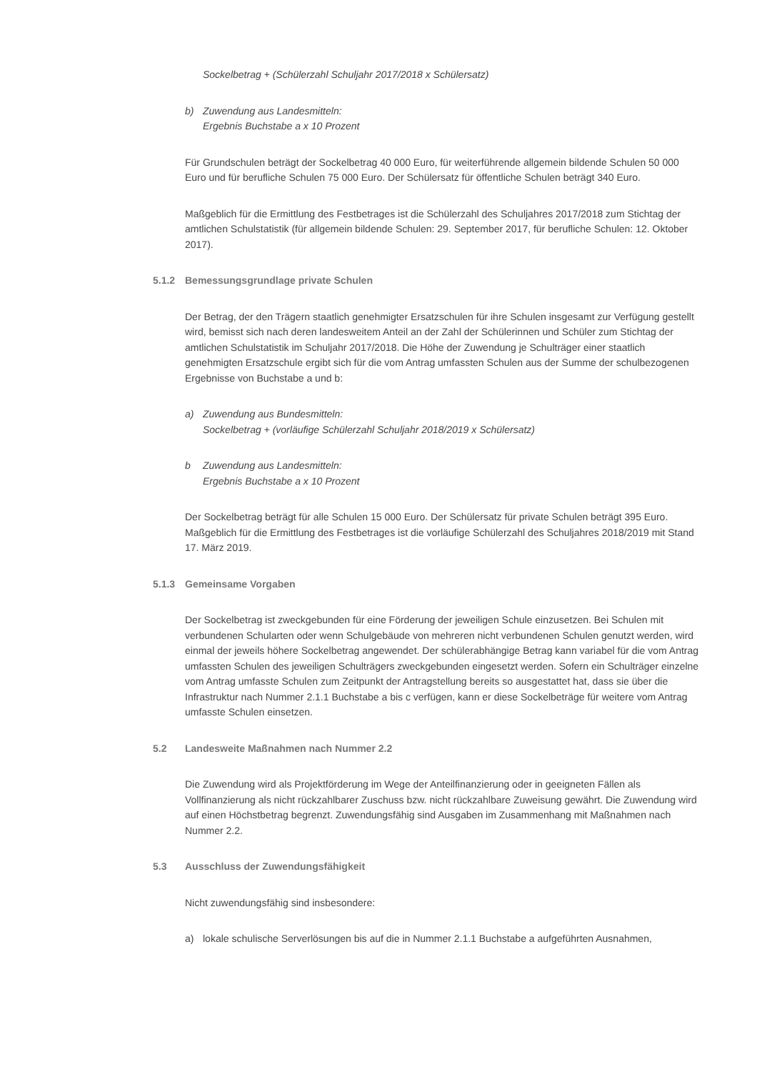Sockelbetrag + (Schülerzahl Schuljahr 2017/2018 x Schülersatz)
b) Zuwendung aus Landesmitteln:
Ergebnis Buchstabe a x 10 Prozent
Für Grundschulen beträgt der Sockelbetrag 40 000 Euro, für weiterführende allgemein bildende Schulen 50 000 Euro und für berufliche Schulen 75 000 Euro. Der Schülersatz für öffentliche Schulen beträgt 340 Euro.
Maßgeblich für die Ermittlung des Festbetrages ist die Schülerzahl des Schuljahres 2017/2018 zum Stichtag der amtlichen Schulstatistik (für allgemein bildende Schulen: 29. September 2017, für berufliche Schulen: 12. Oktober 2017).
5.1.2 Bemessungsgrundlage private Schulen
Der Betrag, der den Trägern staatlich genehmigter Ersatzschulen für ihre Schulen insgesamt zur Verfügung gestellt wird, bemisst sich nach deren landesweitem Anteil an der Zahl der Schülerinnen und Schüler zum Stichtag der amtlichen Schulstatistik im Schuljahr 2017/2018. Die Höhe der Zuwendung je Schulträger einer staatlich genehmigten Ersatzschule ergibt sich für die vom Antrag umfassten Schulen aus der Summe der schulbezogenen Ergebnisse von Buchstabe a und b:
a) Zuwendung aus Bundesmitteln:
Sockelbetrag + (vorläufige Schülerzahl Schuljahr 2018/2019 x Schülersatz)
b Zuwendung aus Landesmitteln:
Ergebnis Buchstabe a x 10 Prozent
Der Sockelbetrag beträgt für alle Schulen 15 000 Euro. Der Schülersatz für private Schulen beträgt 395 Euro. Maßgeblich für die Ermittlung des Festbetrages ist die vorläufige Schülerzahl des Schuljahres 2018/2019 mit Stand 17. März 2019.
5.1.3 Gemeinsame Vorgaben
Der Sockelbetrag ist zweckgebunden für eine Förderung der jeweiligen Schule einzusetzen. Bei Schulen mit verbundenen Schularten oder wenn Schulgebäude von mehreren nicht verbundenen Schulen genutzt werden, wird einmal der jeweils höhere Sockelbetrag angewendet. Der schülerabhängige Betrag kann variabel für die vom Antrag umfassten Schulen des jeweiligen Schulträgers zweckgebunden eingesetzt werden. Sofern ein Schulträger einzelne vom Antrag umfasste Schulen zum Zeitpunkt der Antragstellung bereits so ausgestattet hat, dass sie über die Infrastruktur nach Nummer 2.1.1 Buchstabe a bis c verfügen, kann er diese Sockelbeträge für weitere vom Antrag umfasste Schulen einsetzen.
5.2 Landesweite Maßnahmen nach Nummer 2.2
Die Zuwendung wird als Projektförderung im Wege der Anteilfinanzierung oder in geeigneten Fällen als Vollfinanzierung als nicht rückzahlbarer Zuschuss bzw. nicht rückzahlbare Zuweisung gewährt. Die Zuwendung wird auf einen Höchstbetrag begrenzt. Zuwendungsfähig sind Ausgaben im Zusammenhang mit Maßnahmen nach Nummer 2.2.
5.3 Ausschluss der Zuwendungsfähigkeit
Nicht zuwendungsfähig sind insbesondere:
a) lokale schulische Serverlösungen bis auf die in Nummer 2.1.1 Buchstabe a aufgeführten Ausnahmen,